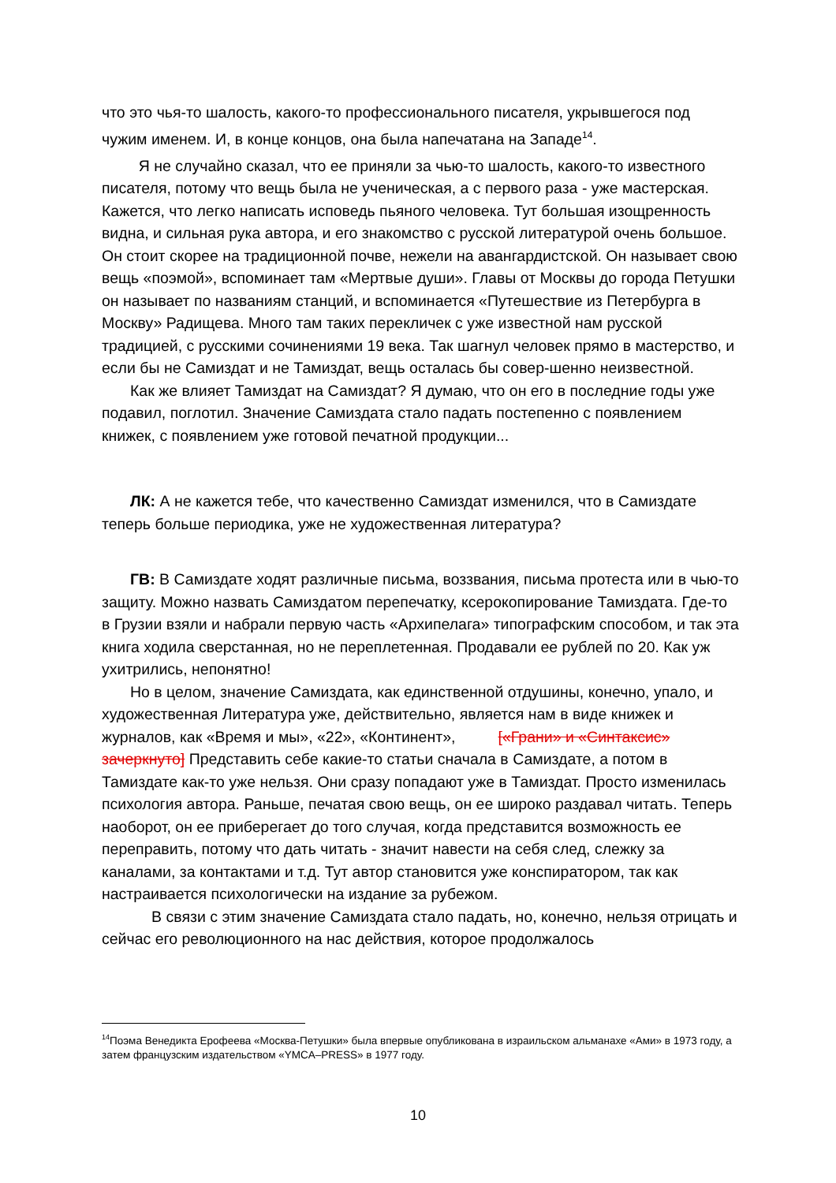что это чья-то шалость, какого-то профессионального писателя, укрывшегося под чужим именем. И, в конце концов, она была напечатана на Западе<sup>14</sup>.
Я не случайно сказал, что ее приняли за чью-то шалость, какого-то известного писателя, потому что вещь была не ученическая, а с первого раза - уже мастерская. Кажется, что легко написать исповедь пьяного человека. Тут большая изощренность видна, и сильная рука автора, и его знакомство с русской литературой очень большое. Он стоит скорее на традиционной почве, нежели на авангардистской. Он называет свою вещь «поэмой», вспоминает там «Мертвые души». Главы от Москвы до города Петушки он называет по названиям станций, и вспоминается «Путешествие из Петербурга в Москву» Радищева. Много там таких перекличек с уже известной нам русской традицией, с русскими сочинениями 19 века. Так шагнул человек прямо в мастерство, и если бы не Самиздат и не Тамиздат, вещь осталась бы совер-шенно неизвестной.
Как же влияет Тамиздат на Самиздат? Я думаю, что он его в последние годы уже подавил, поглотил. Значение Самиздата стало падать постепенно с появлением книжек, с появлением уже готовой печатной продукции...
ЛК: А не кажется тебе, что качественно Самиздат изменился, что в Самиздате теперь больше периодика, уже не художественная литература?
ГВ: В Самиздате ходят различные письма, воззвания, письма протеста или в чью-то защиту. Можно назвать Самиздатом перепечатку, ксерокопирование Тамиздата. Где-то в Грузии взяли и набрали первую часть «Архипелага» типографским способом, и так эта книга ходила сверстанная, но не переплетенная. Продавали ее рублей по 20. Как уж ухитрились, непонятно!
Но в целом, значение Самиздата, как единственной отдушины, конечно, упало, и художественная Литература уже, действительно, является нам в виде книжек и журналов, как «Время и мы», «22», «Континент», [«Грани» и «Синтаксис» зачеркнуто] Представить себе какие-то статьи сначала в Самиздате, а потом в Тамиздате как-то уже нельзя. Они сразу попадают уже в Тамиздат. Просто изменилась психология автора. Раньше, печатая свою вещь, он ее широко раздавал читать. Теперь наоборот, он ее приберегает до того случая, когда представится возможность ее переправить, потому что дать читать - значит навести на себя след, слежку за каналами, за контактами и т.д. Тут автор становится уже конспиратором, так как настраивается психологически на издание за рубежом.
В связи с этим значение Самиздата стало падать, но, конечно, нельзя отрицать и сейчас его революционного на нас действия, которое продолжалось
<sup>14</sup> Поэма Венедикта Ерофеева «Москва-Петушки» была впервые опубликована в израильском альманахе «Ами» в 1973 году, а затем французским издательством «YMCA–PRESS» в 1977 году.
10